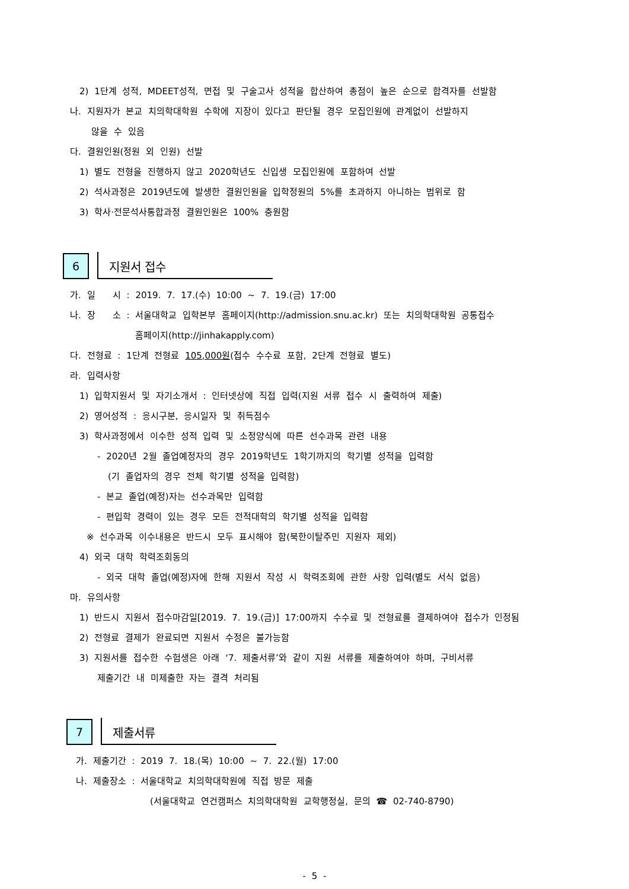2) 1단계 성적, MDEET성적, 면접 및 구술고사 성적을 합산하여 총점이 높은 순으로 합격자를 선발함
나. 지원자가 본교 치의학대학원 수학에 지장이 있다고 판단될 경우 모집인원에 관계없이 선발하지
않을 수 있음
다. 결원인원(정원 외 인원) 선발
1) 별도 전형을 진행하지 않고 2020학년도 신입생 모집인원에 포함하여 선발
2) 석사과정은 2019년도에 발생한 결원인원을 입학정원의 5%를 초과하지 아니하는 범위로 함
3) 학사·전문석사통합과정 결원인원은 100% 충원함
6
지원서 접수
가. 일 시 : 2019. 7. 17.(수) 10:00 ~ 7. 19.(금) 17:00
나. 장 소 : 서울대학교 입학본부 홈페이지(http://admission.snu.ac.kr) 또는 치의학대학원 공통접수
홈페이지(http://jinhakapply.com)
다. 전형료 : 1단계 전형료 105,000원(접수 수수료 포함, 2단계 전형료 별도)
라. 입력사항
1) 입학지원서 및 자기소개서 : 인터넷상에 직접 입력(지원 서류 접수 시 출력하여 제출)
2) 영어성적 : 응시구분, 응시일자 및 취득점수
3) 학사과정에서 이수한 성적 입력 및 소정양식에 따른 선수과목 관련 내용
- 2020년 2월 졸업예정자의 경우 2019학년도 1학기까지의 학기별 성적을 입력함
(기 졸업자의 경우 전체 학기별 성적을 입력함)
- 본교 졸업(예정)자는 선수과목만 입력함
- 편입학 경력이 있는 경우 모든 전적대학의 학기별 성적을 입력함
※ 선수과목 이수내용은 반드시 모두 표시해야 함(북한이탈주민 지원자 제외)
4) 외국 대학 학력조회동의
- 외국 대학 졸업(예정)자에 한해 지원서 작성 시 학력조회에 관한 사항 입력(별도 서식 없음)
마. 유의사항
1) 반드시 지원서 접수마감일[2019. 7. 19.(금)] 17:00까지 수수료 및 전형료를 결제하여야 접수가 인정됨
2) 전형료 결제가 완료되면 지원서 수정은 불가능함
3) 지원서를 접수한 수험생은 아래 ‘7. 제출서류’와 같이 지원 서류를 제출하여야 하며, 구비서류
제출기간 내 미제출한 자는 결격 처리됨
7
제출서류
가. 제출기간 : 2019 7. 18.(목) 10:00 ~ 7. 22.(월) 17:00
나. 제출장소 : 서울대학교 치의학대학원에 직접 방문 제출
(서울대학교 연건캠퍼스 치의학대학원 교학행정실, 문의 ☎ 02-740-8790)
- 5 -